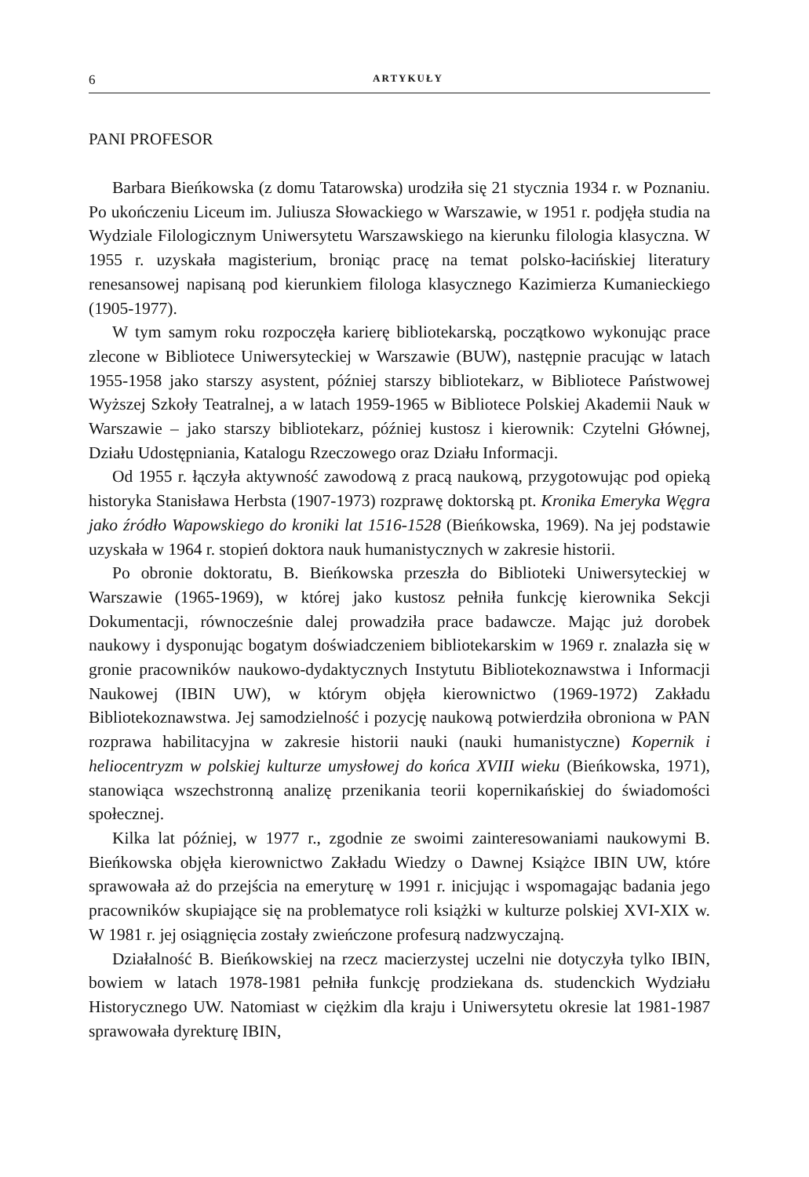6 ARTYKUŁY
PANI PROFESOR
Barbara Bieńkowska (z domu Tatarowska) urodziła się 21 stycznia 1934 r. w Poznaniu. Po ukończeniu Liceum im. Juliusza Słowackiego w Warszawie, w 1951 r. podjęła studia na Wydziale Filologicznym Uniwersytetu Warszawskiego na kierunku filologia klasyczna. W 1955 r. uzyskała magisterium, broniąc pracę na temat polsko-łacińskiej literatury renesansowej napisaną pod kierunkiem filologa klasycznego Kazimierza Kumanieckiego (1905-1977).
W tym samym roku rozpoczęła karierę bibliotekarską, początkowo wykonując prace zlecone w Bibliotece Uniwersyteckiej w Warszawie (BUW), następnie pracując w latach 1955-1958 jako starszy asystent, później starszy bibliotekarz, w Bibliotece Państwowej Wyższej Szkoły Teatralnej, a w latach 1959-1965 w Bibliotece Polskiej Akademii Nauk w Warszawie – jako starszy bibliotekarz, później kustosz i kierownik: Czytelni Głównej, Działu Udostępniania, Katalogu Rzeczowego oraz Działu Informacji.
Od 1955 r. łączyła aktywność zawodową z pracą naukową, przygotowując pod opieką historyka Stanisława Herbsta (1907-1973) rozprawę doktorską pt. Kronika Emeryka Węgra jako źródło Wapowskiego do kroniki lat 1516-1528 (Bieńkowska, 1969). Na jej podstawie uzyskała w 1964 r. stopień doktora nauk humanistycznych w zakresie historii.
Po obronie doktoratu, B. Bieńkowska przeszła do Biblioteki Uniwersyteckiej w Warszawie (1965-1969), w której jako kustosz pełniła funkcję kierownika Sekcji Dokumentacji, równocześnie dalej prowadziła prace badawcze. Mając już dorobek naukowy i dysponując bogatym doświadczeniem bibliotekarskim w 1969 r. znalazła się w gronie pracowników naukowo-dydaktycznych Instytutu Bibliotekoznawstwa i Informacji Naukowej (IBIN UW), w którym objęła kierownictwo (1969-1972) Zakładu Bibliotekoznawstwa. Jej samodzielność i pozycję naukową potwierdziła obroniona w PAN rozprawa habilitacyjna w zakresie historii nauki (nauki humanistyczne) Kopernik i heliocentryzm w polskiej kulturze umysłowej do końca XVIII wieku (Bieńkowska, 1971), stanowiąca wszechstronną analizę przenikania teorii kopernikańskiej do świadomości społecznej.
Kilka lat później, w 1977 r., zgodnie ze swoimi zainteresowaniami naukowymi B. Bieńkowska objęła kierownictwo Zakładu Wiedzy o Dawnej Książce IBIN UW, które sprawowała aż do przejścia na emeryturę w 1991 r. inicjując i wspomagając badania jego pracowników skupiające się na problematyce roli książki w kulturze polskiej XVI-XIX w. W 1981 r. jej osiągnięcia zostały zwieńczone profesurą nadzwyczajną.
Działalność B. Bieńkowskiej na rzecz macierzystej uczelni nie dotyczyła tylko IBIN, bowiem w latach 1978-1981 pełniła funkcję prodziekana ds. studenckich Wydziału Historycznego UW. Natomiast w ciężkim dla kraju i Uniwersytetu okresie lat 1981-1987 sprawowała dyrekturę IBIN,